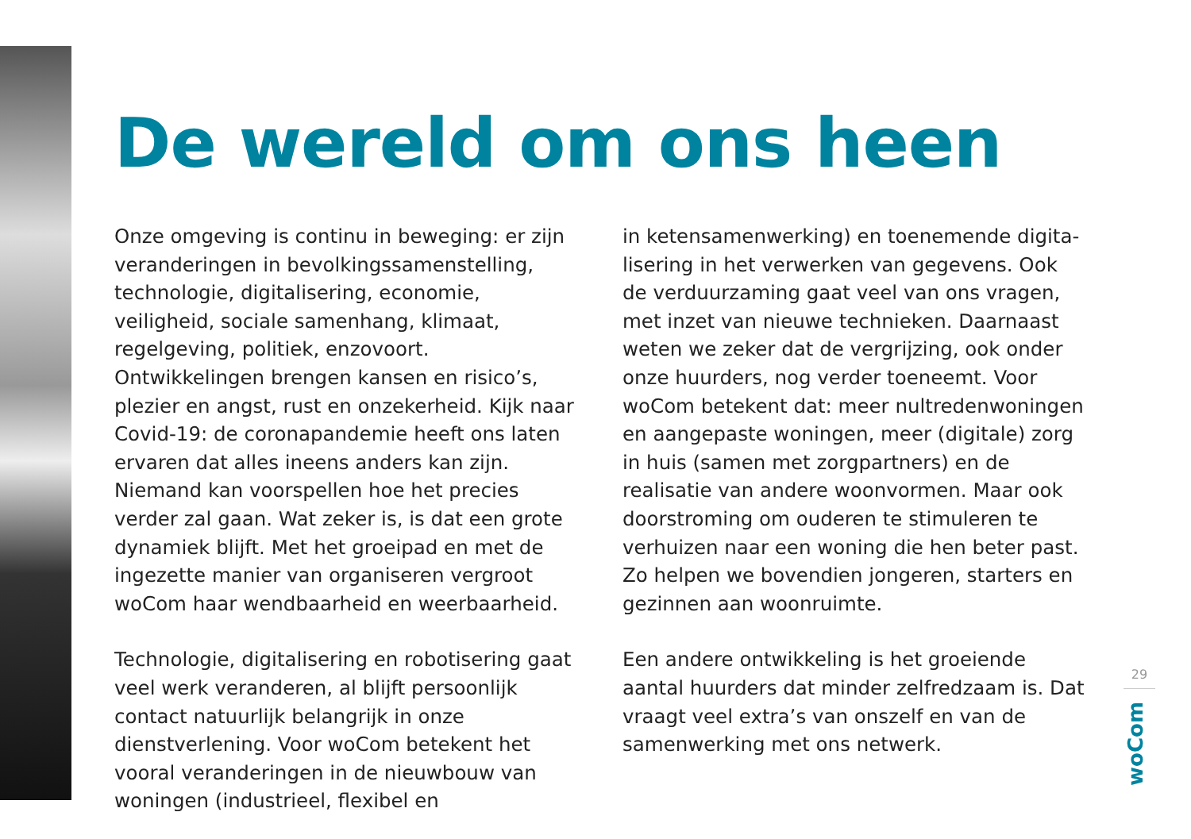De wereld om ons heen
Onze omgeving is continu in beweging: er zijn veranderingen in bevolkingssamenstelling, tech­nologie, digitalisering, economie, veiligheid, sociale samenhang, klimaat, regelgeving, politiek, enzovoort. Ontwikkelingen brengen kansen en risico’s, plezier en angst, rust en onzekerheid. Kijk naar Covid-19: de coronapandemie heeft ons laten ervaren dat alles ineens anders kan zijn. Niemand kan voorspellen hoe het precies verder zal gaan. Wat zeker is, is dat een grote dynamiek blijft. Met het groeipad en met de ingezette manier van organiseren vergroot woCom haar wendbaarheid en weerbaarheid.
Technologie, digitalisering en robotisering gaat veel werk veranderen, al blijft persoonlijk contact natuurlijk belangrijk in onze dienstverlening. Voor woCom betekent het vooral veranderingen in de nieuwbouw van woningen (industrieel, flexibel en
in ketensamenwerking) en toenemende digita­lisering in het verwerken van gegevens. Ook de verduurzaming gaat veel van ons vragen, met inzet van nieuwe technieken. Daarnaast weten we zeker dat de vergrijzing, ook onder onze huurders, nog verder toeneemt. Voor woCom betekent dat: meer nultredenwoningen en aangepaste woningen, meer (digitale) zorg in huis (samen met zorgpartners) en de realisatie van andere woonvormen. Maar ook doorstroming om ouderen te stimuleren te verhuizen naar een woning die hen beter past. Zo helpen we bovendien jongeren, starters en gezinnen aan woonruimte.
Een andere ontwikkeling is het groeiende aantal huurders dat minder zelfredzaam is. Dat vraagt veel extra’s van onszelf en van de samenwerking met ons netwerk.
29
woCom